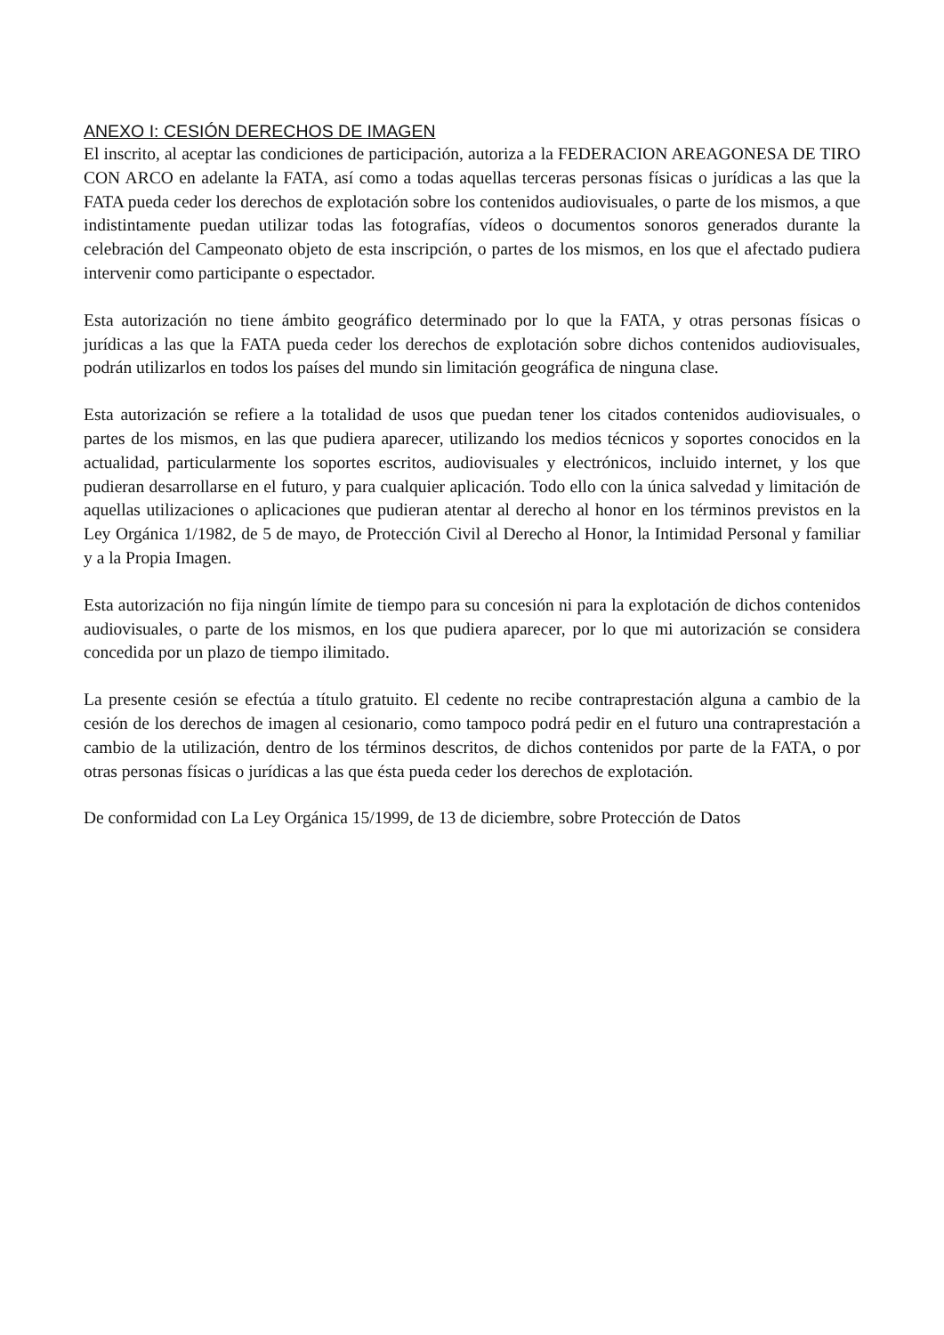ANEXO I: CESIÓN DERECHOS DE IMAGEN
El inscrito, al aceptar las condiciones de participación, autoriza a la FEDERACION AREAGONESA DE TIRO CON ARCO en adelante la FATA, así como a todas aquellas terceras personas físicas o jurídicas a las que la FATA pueda ceder los derechos de explotación sobre los contenidos audiovisuales, o parte de los mismos, a que indistintamente puedan utilizar todas las fotografías, vídeos o documentos sonoros generados durante la celebración del Campeonato objeto de esta inscripción, o partes de los mismos, en los que el afectado pudiera intervenir como participante o espectador.
Esta autorización no tiene ámbito geográfico determinado por lo que la FATA, y otras personas físicas o jurídicas a las que la FATA pueda ceder los derechos de explotación sobre dichos contenidos audiovisuales, podrán utilizarlos en todos los países del mundo sin limitación geográfica de ninguna clase.
Esta autorización se refiere a la totalidad de usos que puedan tener los citados contenidos audiovisuales, o partes de los mismos, en las que pudiera aparecer, utilizando los medios técnicos y soportes conocidos en la actualidad, particularmente los soportes escritos, audiovisuales y electrónicos, incluido internet, y los que pudieran desarrollarse en el futuro, y para cualquier aplicación. Todo ello con la única salvedad y limitación de aquellas utilizaciones o aplicaciones que pudieran atentar al derecho al honor en los términos previstos en la Ley Orgánica 1/1982, de 5 de mayo, de Protección Civil al Derecho al Honor, la Intimidad Personal y familiar y a la Propia Imagen.
Esta autorización no fija ningún límite de tiempo para su concesión ni para la explotación de dichos contenidos audiovisuales, o parte de los mismos, en los que pudiera aparecer, por lo que mi autorización se considera concedida por un plazo de tiempo ilimitado.
La presente cesión se efectúa a título gratuito. El cedente no recibe contraprestación alguna a cambio de la cesión de los derechos de imagen al cesionario, como tampoco podrá pedir en el futuro una contraprestación a cambio de la utilización, dentro de los términos descritos, de dichos contenidos por parte de la FATA, o por otras personas físicas o jurídicas a las que ésta pueda ceder los derechos de explotación.
De conformidad con La Ley Orgánica 15/1999, de 13 de diciembre, sobre Protección de Datos